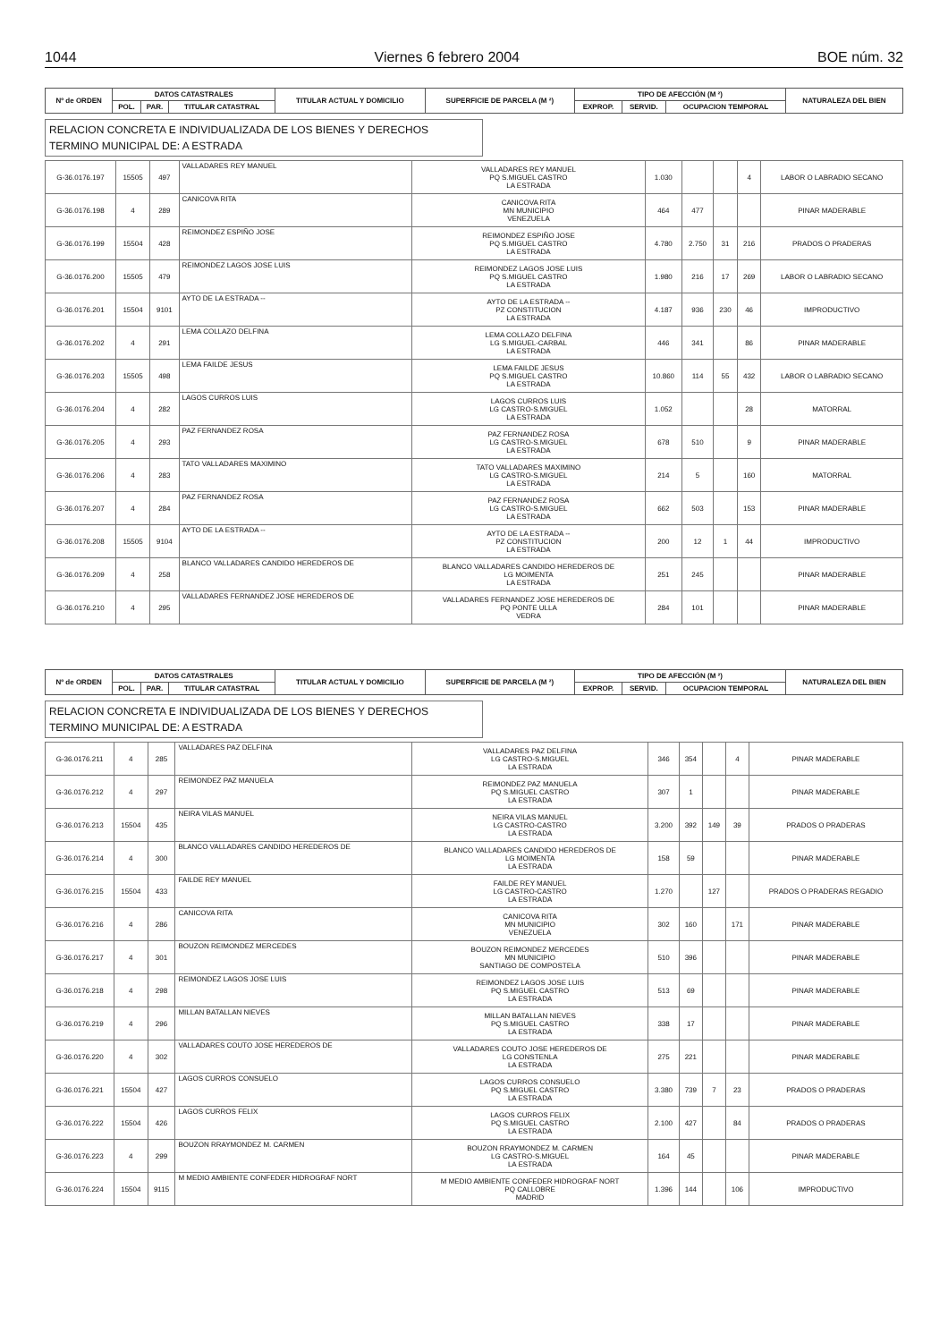1044 Viernes 6 febrero 2004 BOE núm. 32
| Nº de ORDEN | DATOS CATASTRALES | | | TITULAR ACTUAL Y DOMICILIO | SUPERFICIE DE PARCELA (M ²) | TIPO DE AFECCIÓN (M ²) | | | NATURALEZA DEL BIEN |
| --- | --- | --- | --- | --- | --- | --- | --- | --- | --- |
| | POL. | PAR. | TITULAR CATASTRAL | | | EXPROP. | SERVID. | OCUPACION TEMPORAL | |
RELACION CONCRETA E INDIVIDUALIZADA DE LOS BIENES Y DERECHOS
TERMINO MUNICIPAL DE: A ESTRADA
| G-36.0176.197 | 15505 | 497 | VALLADARES REY MANUEL | VALLADARES REY MANUEL PQ S.MIGUEL CASTRO LA ESTRADA | 1.030 | | | 4 | LABOR O LABRADIO SECANO |
| G-36.0176.198 | 4 | 289 | CANICOVA RITA | CANICOVA RITA MN MUNICIPIO VENEZUELA | 464 | 477 | | | PINAR MADERABLE |
| G-36.0176.199 | 15504 | 428 | REIMONDEZ ESPIÑO JOSE | REIMONDEZ ESPIÑO JOSE PQ S.MIGUEL CASTRO LA ESTRADA | 4.780 | 2.750 | 31 | 216 | PRADOS O PRADERAS |
| G-36.0176.200 | 15505 | 479 | REIMONDEZ LAGOS JOSE LUIS | REIMONDEZ LAGOS JOSE LUIS PQ S.MIGUEL CASTRO LA ESTRADA | 1.980 | 216 | 17 | 269 | LABOR O LABRADIO SECANO |
| G-36.0176.201 | 15504 | 9101 | AYTO DE LA ESTRADA -- | AYTO DE LA ESTRADA -- PZ CONSTITUCION LA ESTRADA | 4.187 | 936 | 230 | 46 | IMPRODUCTIVO |
| G-36.0176.202 | 4 | 291 | LEMA COLLAZO DELFINA | LEMA COLLAZO DELFINA LG S.MIGUEL-CARBAL LA ESTRADA | 446 | 341 | | 86 | PINAR MADERABLE |
| G-36.0176.203 | 15505 | 498 | LEMA FAILDE JESUS | LEMA FAILDE JESUS PQ S.MIGUEL CASTRO LA ESTRADA | 10.860 | 114 | 55 | 432 | LABOR O LABRADIO SECANO |
| G-36.0176.204 | 4 | 282 | LAGOS CURROS LUIS | LAGOS CURROS LUIS LG CASTRO-S.MIGUEL LA ESTRADA | 1.052 | | | 28 | MATORRAL |
| G-36.0176.205 | 4 | 293 | PAZ FERNANDEZ ROSA | PAZ FERNANDEZ ROSA LG CASTRO-S.MIGUEL LA ESTRADA | 678 | 510 | | 9 | PINAR MADERABLE |
| G-36.0176.206 | 4 | 283 | TATO VALLADARES MAXIMINO | TATO VALLADARES MAXIMINO LG CASTRO-S.MIGUEL LA ESTRADA | 214 | 5 | | 160 | MATORRAL |
| G-36.0176.207 | 4 | 284 | PAZ FERNANDEZ ROSA | PAZ FERNANDEZ ROSA LG CASTRO-S.MIGUEL LA ESTRADA | 662 | 503 | | 153 | PINAR MADERABLE |
| G-36.0176.208 | 15505 | 9104 | AYTO DE LA ESTRADA -- | AYTO DE LA ESTRADA -- PZ CONSTITUCION LA ESTRADA | 200 | 12 | 1 | 44 | IMPRODUCTIVO |
| G-36.0176.209 | 4 | 258 | BLANCO VALLADARES CANDIDO HEREDEROS DE | BLANCO VALLADARES CANDIDO HEREDEROS DE LG MOIMENTA LA ESTRADA | 251 | 245 | | | PINAR MADERABLE |
| G-36.0176.210 | 4 | 295 | VALLADARES FERNANDEZ JOSE HEREDEROS DE | VALLADARES FERNANDEZ JOSE HEREDEROS DE PQ PONTE ULLA VEDRA | 284 | 101 | | | PINAR MADERABLE |
| Nº de ORDEN | DATOS CATASTRALES | | | TITULAR ACTUAL Y DOMICILIO | SUPERFICIE DE PARCELA (M ²) | TIPO DE AFECCIÓN (M ²) | | | NATURALEZA DEL BIEN |
| --- | --- | --- | --- | --- | --- | --- | --- | --- | --- |
| | POL. | PAR. | TITULAR CATASTRAL | | | EXPROP. | SERVID. | OCUPACION TEMPORAL | |
RELACION CONCRETA E INDIVIDUALIZADA DE LOS BIENES Y DERECHOS
TERMINO MUNICIPAL DE: A ESTRADA
| G-36.0176.211 | 4 | 285 | VALLADARES PAZ DELFINA | VALLADARES PAZ DELFINA LG CASTRO-S.MIGUEL LA ESTRADA | 346 | 354 | | 4 | PINAR MADERABLE |
| G-36.0176.212 | 4 | 297 | REIMONDEZ PAZ MANUELA | REIMONDEZ PAZ MANUELA PQ S.MIGUEL CASTRO LA ESTRADA | 307 | 1 | | | PINAR MADERABLE |
| G-36.0176.213 | 15504 | 435 | NEIRA VILAS MANUEL | NEIRA VILAS MANUEL LG CASTRO-CASTRO LA ESTRADA | 3.200 | 392 | 149 | 39 | PRADOS O PRADERAS |
| G-36.0176.214 | 4 | 300 | BLANCO VALLADARES CANDIDO HEREDEROS DE | BLANCO VALLADARES CANDIDO HEREDEROS DE LG MOIMENTA LA ESTRADA | 158 | 59 | | | PINAR MADERABLE |
| G-36.0176.215 | 15504 | 433 | FAILDE REY MANUEL | FAILDE REY MANUEL LG CASTRO-CASTRO LA ESTRADA | 1.270 | | 127 | | PRADOS O PRADERAS REGADIO |
| G-36.0176.216 | 4 | 286 | CANICOVA RITA | CANICOVA RITA MN MUNICIPIO VENEZUELA | 302 | 160 | | 171 | PINAR MADERABLE |
| G-36.0176.217 | 4 | 301 | BOUZON REIMONDEZ MERCEDES | BOUZON REIMONDEZ MERCEDES MN MUNICIPIO SANTIAGO DE COMPOSTELA | 510 | 396 | | | PINAR MADERABLE |
| G-36.0176.218 | 4 | 298 | REIMONDEZ LAGOS JOSE LUIS | REIMONDEZ LAGOS JOSE LUIS PQ S.MIGUEL CASTRO LA ESTRADA | 513 | 69 | | | PINAR MADERABLE |
| G-36.0176.219 | 4 | 296 | MILLAN BATALLAN NIEVES | MILLAN BATALLAN NIEVES PQ S.MIGUEL CASTRO LA ESTRADA | 338 | 17 | | | PINAR MADERABLE |
| G-36.0176.220 | 4 | 302 | VALLADARES COUTO JOSE HEREDEROS DE | VALLADARES COUTO JOSE HEREDEROS DE LG CONSTENLA LA ESTRADA | 275 | 221 | | | PINAR MADERABLE |
| G-36.0176.221 | 15504 | 427 | LAGOS CURROS CONSUELO | LAGOS CURROS CONSUELO PQ S.MIGUEL CASTRO LA ESTRADA | 3.380 | 739 | 7 | 23 | PRADOS O PRADERAS |
| G-36.0176.222 | 15504 | 426 | LAGOS CURROS FELIX | LAGOS CURROS FELIX PQ S.MIGUEL CASTRO LA ESTRADA | 2.100 | 427 | | 84 | PRADOS O PRADERAS |
| G-36.0176.223 | 4 | 299 | BOUZON RRAYMONDEZ M. CARMEN | BOUZON RRAYMONDEZ M. CARMEN LG CASTRO-S.MIGUEL LA ESTRADA | 164 | 45 | | | PINAR MADERABLE |
| G-36.0176.224 | 15504 | 9115 | M MEDIO AMBIENTE CONFEDER HIDROGRAF NORT | M MEDIO AMBIENTE CONFEDER HIDROGRAF NORT PQ CALLOBRE MADRID | 1.396 | 144 | | 106 | IMPRODUCTIVO |